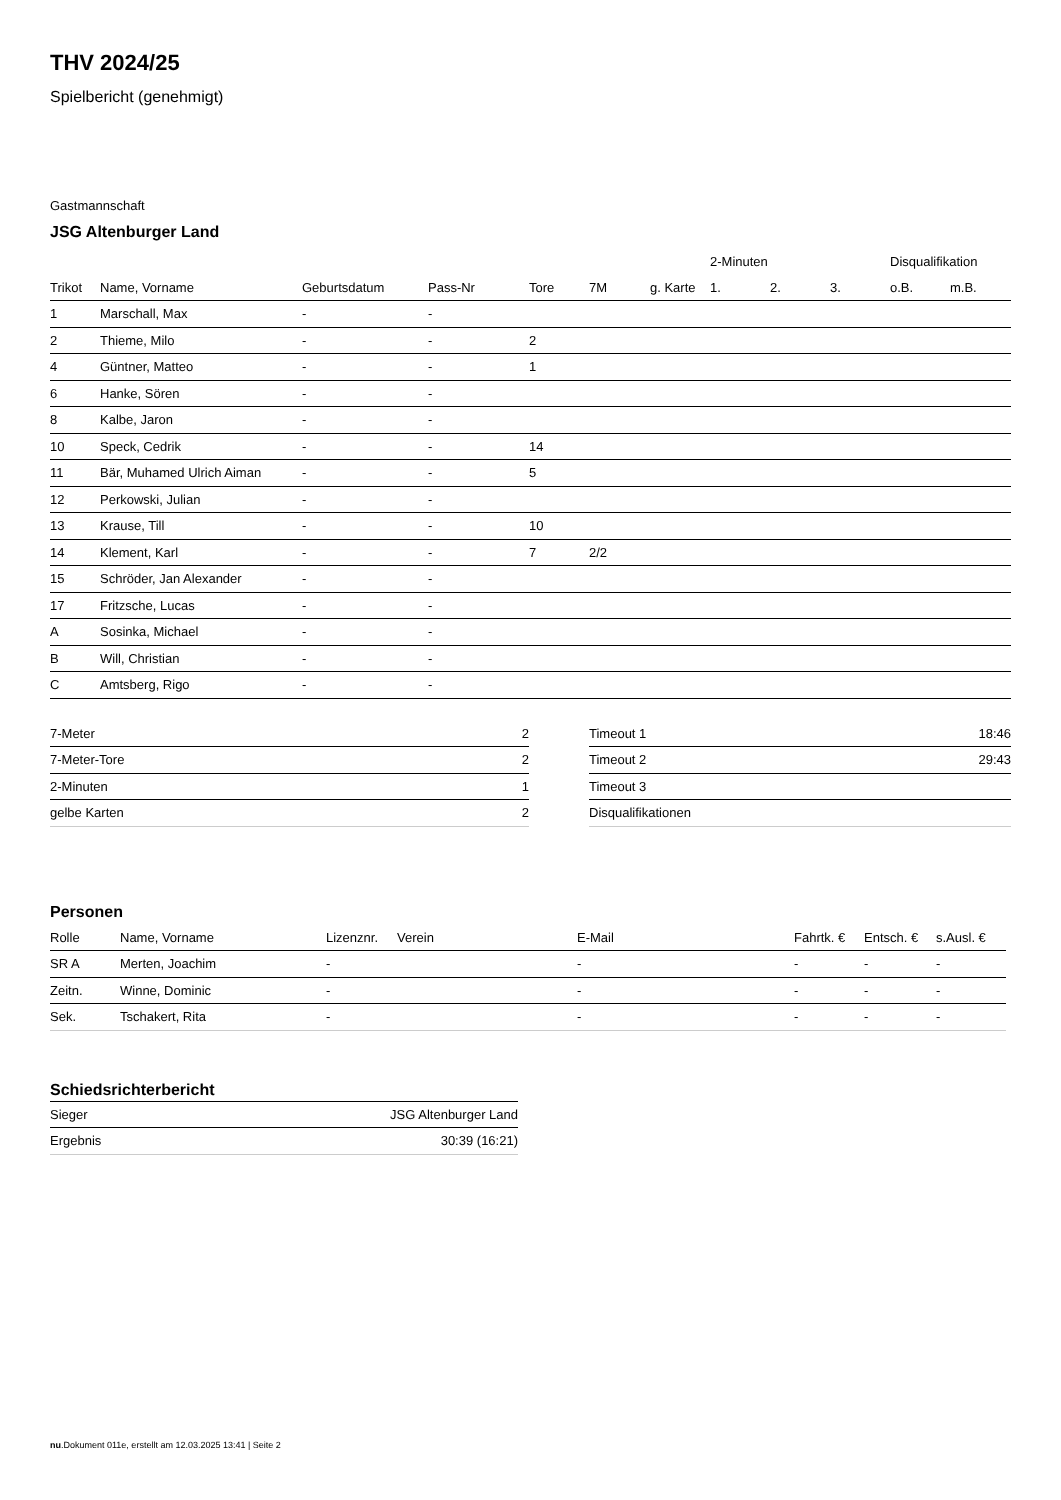THV 2024/25
Spielbericht (genehmigt)
Gastmannschaft
JSG Altenburger Land
| | | | | | | | 2-Minuten | | | Disqualifikation | |
| Trikot | Name, Vorname | Geburtsdatum | Pass-Nr | Tore | 7M | g. Karte | 1. | 2. | 3. | o.B. | m.B. |
| 1 | Marschall, Max | - | - | | | | | | | | |
| 2 | Thieme, Milo | - | - | 2 | | | | | | | |
| 4 | Güntner, Matteo | - | - | 1 | | | | | | | |
| 6 | Hanke, Sören | - | - | | | | | | | | |
| 8 | Kalbe, Jaron | - | - | | | | | | | | |
| 10 | Speck, Cedrik | - | - | 14 | | | | | | | |
| 11 | Bär, Muhamed Ulrich Aiman | - | - | 5 | | | | | | | |
| 12 | Perkowski, Julian | - | - | | | | | | | | |
| 13 | Krause, Till | - | - | 10 | | | | | | | |
| 14 | Klement, Karl | - | - | 7 | 2/2 | | | | | | |
| 15 | Schröder, Jan Alexander | - | - | | | | | | | | |
| 17 | Fritzsche, Lucas | - | - | | | | | | | | |
| A | Sosinka, Michael | - | - | | | | | | | | |
| B | Will, Christian | - | - | | | | | | | | |
| C | Amtsberg, Rigo | - | - | | | | | | | | |
| 7-Meter | 2 |
| 7-Meter-Tore | 2 |
| 2-Minuten | 1 |
| gelbe Karten | 2 |
| Timeout 1 | 18:46 |
| Timeout 2 | 29:43 |
| Timeout 3 | |
| Disqualifikationen | |
Personen
| Rolle | Name, Vorname | Lizenznr. | Verein | E-Mail | Fahrtk. € | Entsch. € | s.Ausl. € |
| --- | --- | --- | --- | --- | --- | --- | --- |
| SR A | Merten, Joachim | - | | - | - | - | - |
| Zeitn. | Winne, Dominic | - | | - | - | - | - |
| Sek. | Tschakert, Rita | - | | - | - | - | - |
Schiedsrichterbericht
| Sieger | JSG Altenburger Land |
| Ergebnis | 30:39 (16:21) |
nu.Dokument 011e, erstellt am 12.03.2025 13:41 | Seite 2